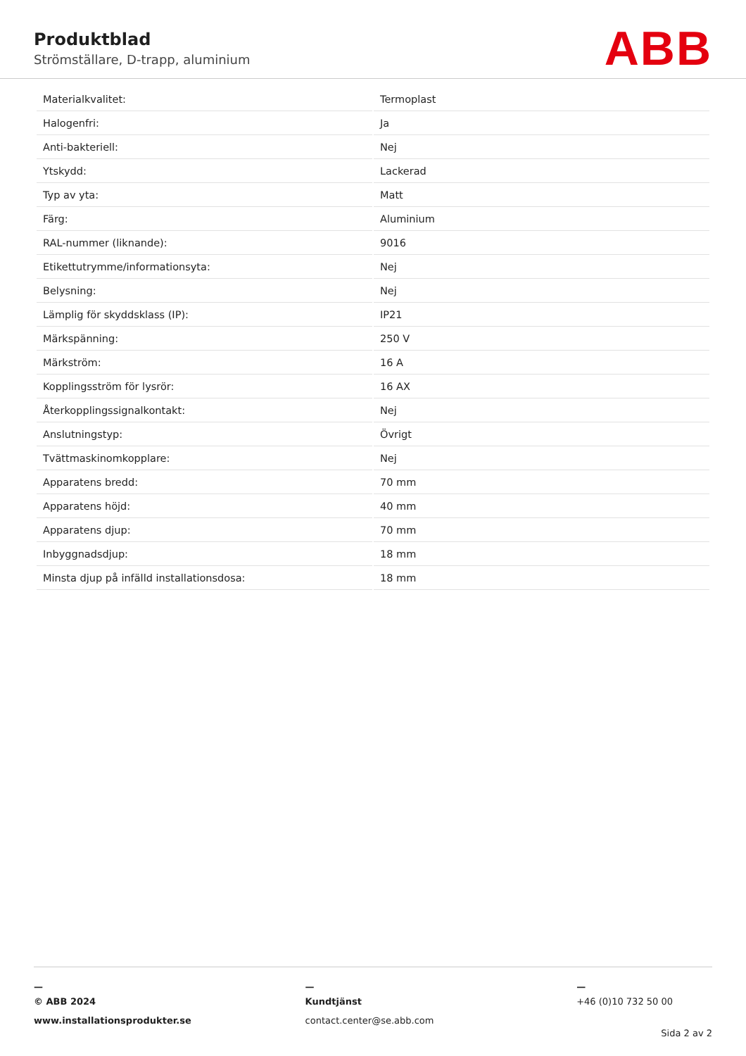Produktblad
Strömställare, D-trapp, aluminium
ABB
| Materialkvalitet: | Termoplast |
| Halogenfri: | Ja |
| Anti-bakteriell: | Nej |
| Ytskydd: | Lackerad |
| Typ av yta: | Matt |
| Färg: | Aluminium |
| RAL-nummer (liknande): | 9016 |
| Etikettutrymme/informationsyta: | Nej |
| Belysning: | Nej |
| Lämplig för skyddsklass (IP): | IP21 |
| Märkspänning: | 250 V |
| Märkström: | 16 A |
| Kopplingsström för lysrör: | 16 AX |
| Återkopplingssignalkontakt: | Nej |
| Anslutningstyp: | Övrigt |
| Tvättmaskinomkopplare: | Nej |
| Apparatens bredd: | 70 mm |
| Apparatens höjd: | 40 mm |
| Apparatens djup: | 70 mm |
| Inbyggnadsdjup: | 18 mm |
| Minsta djup på infälld installationsdosa: | 18 mm |
—
© ABB 2024
www.installationsprodukter.se
—
Kundtjänst
contact.center@se.abb.com
—
+46 (0)10 732 50 00
Sida 2 av 2